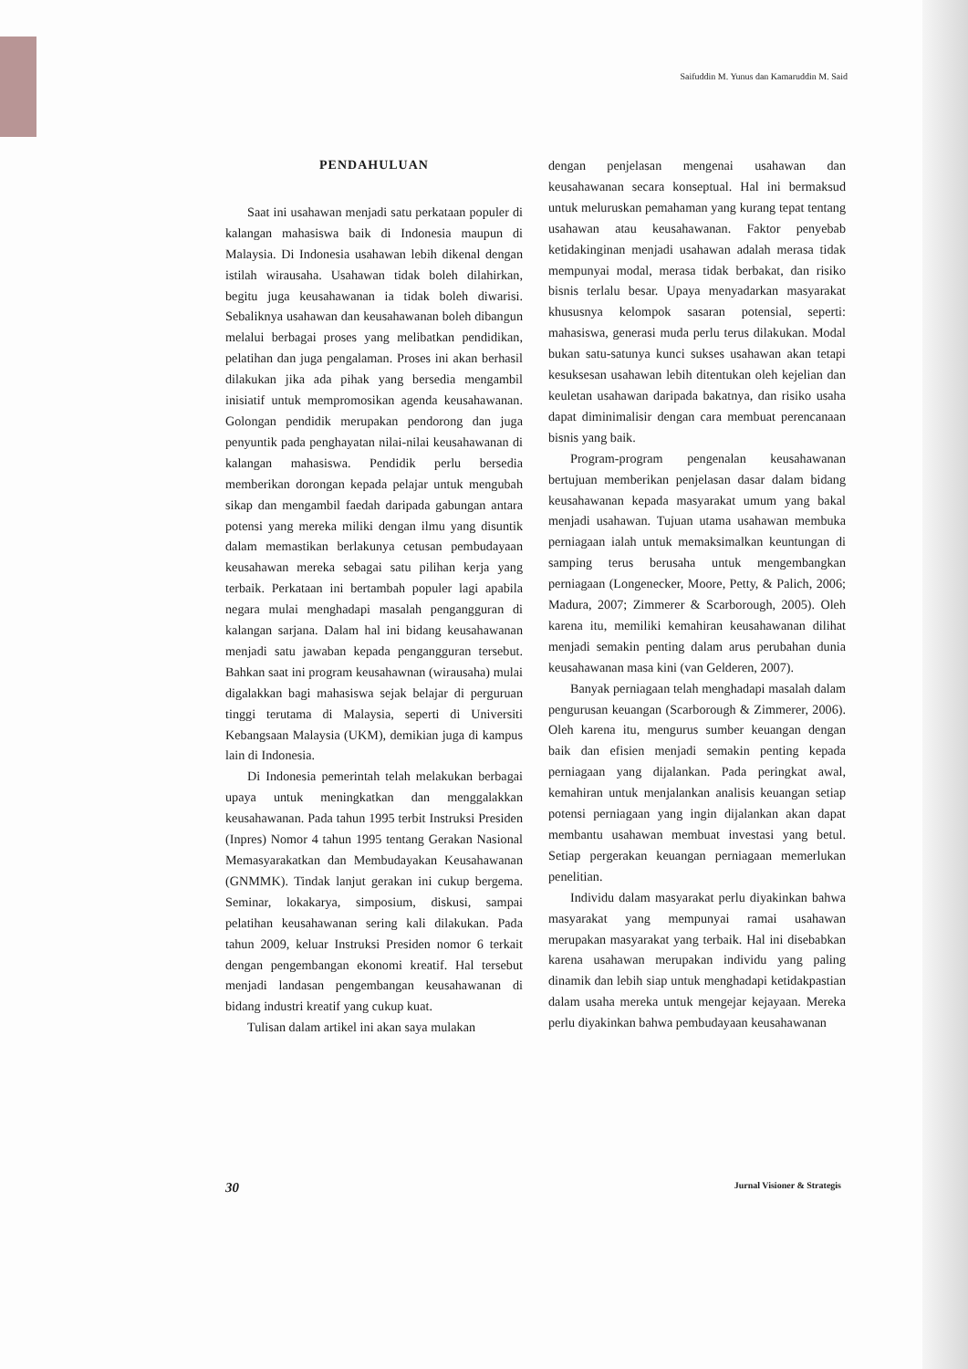Saifuddin M. Yunus dan Kamaruddin M. Said
PENDAHULUAN
Saat ini usahawan menjadi satu perkataan populer di kalangan mahasiswa baik di Indonesia maupun di Malaysia. Di Indonesia usahawan lebih dikenal dengan istilah wirausaha. Usahawan tidak boleh dilahirkan, begitu juga keusahawanan ia tidak boleh diwarisi. Sebaliknya usahawan dan keusahawanan boleh dibangun melalui berbagai proses yang melibatkan pendidikan, pelatihan dan juga pengalaman. Proses ini akan berhasil dilakukan jika ada pihak yang bersedia mengambil inisiatif untuk mempromosikan agenda keusahawanan. Golongan pendidik merupakan pendorong dan juga penyuntik pada penghayatan nilai-nilai keusahawanan di kalangan mahasiswa. Pendidik perlu bersedia memberikan dorongan kepada pelajar untuk mengubah sikap dan mengambil faedah daripada gabungan antara potensi yang mereka miliki dengan ilmu yang disuntik dalam memastikan berlakunya cetusan pembudayaan keusahawan mereka sebagai satu pilihan kerja yang terbaik. Perkataan ini bertambah populer lagi apabila negara mulai menghadapi masalah pengangguran di kalangan sarjana. Dalam hal ini bidang keusahawanan menjadi satu jawaban kepada pengangguran tersebut. Bahkan saat ini program keusahawnan (wirausaha) mulai digalakkan bagi mahasiswa sejak belajar di perguruan tinggi terutama di Malaysia, seperti di Universiti Kebangsaan Malaysia (UKM), demikian juga di kampus lain di Indonesia.
Di Indonesia pemerintah telah melakukan berbagai upaya untuk meningkatkan dan menggalakkan keusahawanan. Pada tahun 1995 terbit Instruksi Presiden (Inpres) Nomor 4 tahun 1995 tentang Gerakan Nasional Memasyarakatkan dan Membudayakan Keusahawanan (GNMMK). Tindak lanjut gerakan ini cukup bergema. Seminar, lokakarya, simposium, diskusi, sampai pelatihan keusahawanan sering kali dilakukan. Pada tahun 2009, keluar Instruksi Presiden nomor 6 terkait dengan pengembangan ekonomi kreatif. Hal tersebut menjadi landasan pengembangan keusahawanan di bidang industri kreatif yang cukup kuat.
Tulisan dalam artikel ini akan saya mulakan
dengan penjelasan mengenai usahawan dan keusahawanan secara konseptual. Hal ini bermaksud untuk meluruskan pemahaman yang kurang tepat tentang usahawan atau keusahawanan. Faktor penyebab ketidakinginan menjadi usahawan adalah merasa tidak mempunyai modal, merasa tidak berbakat, dan risiko bisnis terlalu besar. Upaya menyadarkan masyarakat khususnya kelompok sasaran potensial, seperti: mahasiswa, generasi muda perlu terus dilakukan. Modal bukan satu-satunya kunci sukses usahawan akan tetapi kesuksesan usahawan lebih ditentukan oleh kejelian dan keuletan usahawan daripada bakatnya, dan risiko usaha dapat diminimalisir dengan cara membuat perencanaan bisnis yang baik.
Program-program pengenalan keusahawanan bertujuan memberikan penjelasan dasar dalam bidang keusahawanan kepada masyarakat umum yang bakal menjadi usahawan. Tujuan utama usahawan membuka perniagaan ialah untuk memaksimalkan keuntungan di samping terus berusaha untuk mengembangkan perniagaan (Longenecker, Moore, Petty, & Palich, 2006; Madura, 2007; Zimmerer & Scarborough, 2005). Oleh karena itu, memiliki kemahiran keusahawanan dilihat menjadi semakin penting dalam arus perubahan dunia keusahawanan masa kini (van Gelderen, 2007).
Banyak perniagaan telah menghadapi masalah dalam pengurusan keuangan (Scarborough & Zimmerer, 2006). Oleh karena itu, mengurus sumber keuangan dengan baik dan efisien menjadi semakin penting kepada perniagaan yang dijalankan. Pada peringkat awal, kemahiran untuk menjalankan analisis keuangan setiap potensi perniagaan yang ingin dijalankan akan dapat membantu usahawan membuat investasi yang betul. Setiap pergerakan keuangan perniagaan memerlukan penelitian.
Individu dalam masyarakat perlu diyakinkan bahwa masyarakat yang mempunyai ramai usahawan merupakan masyarakat yang terbaik. Hal ini disebabkan karena usahawan merupakan individu yang paling dinamik dan lebih siap untuk menghadapi ketidakpastian dalam usaha mereka untuk mengejar kejayaan. Mereka perlu diyakinkan bahwa pembudayaan keusahawanan
30 Jurnal Visioner & Strategis